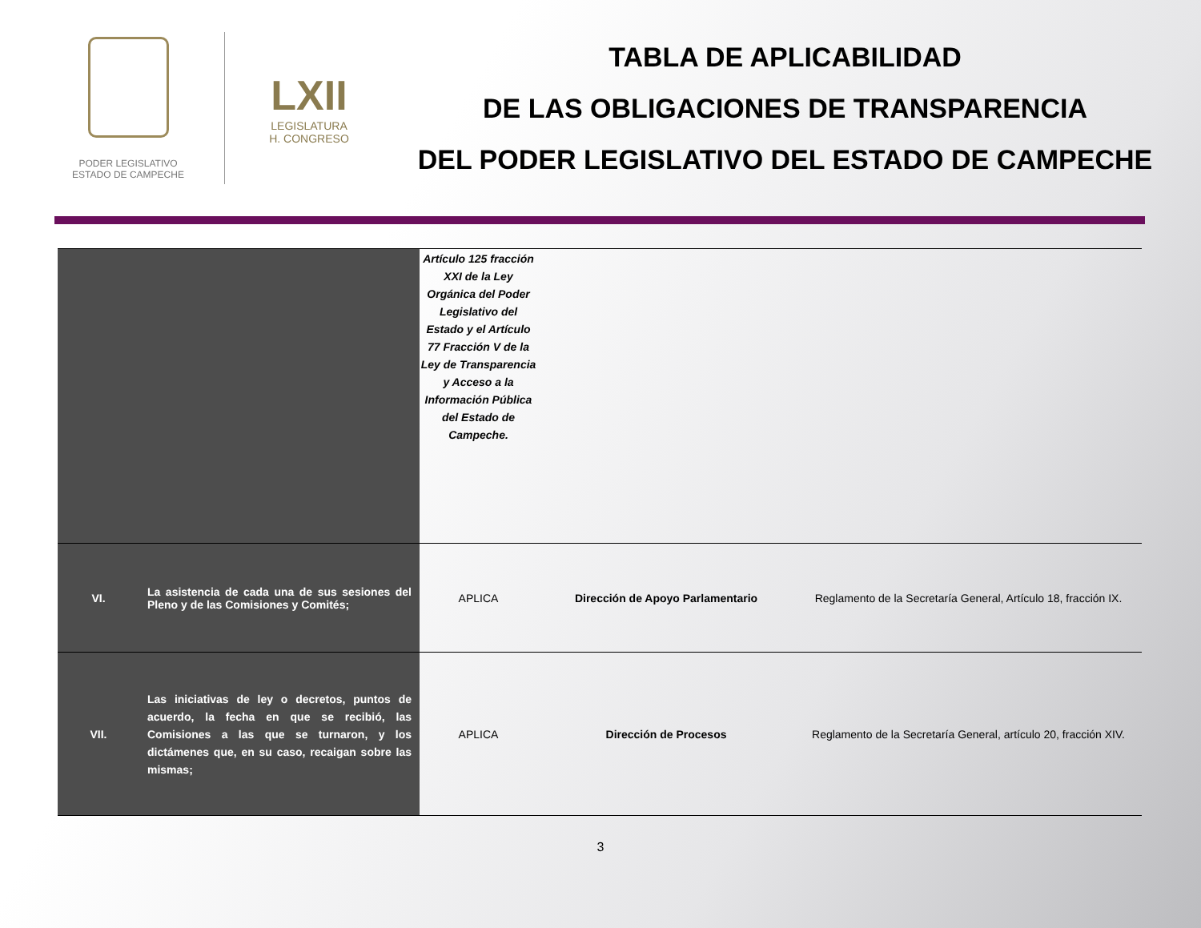PODER LEGISLATIVO
ESTADO DE CAMPECHE
LXII
LEGISLATURA
H. CONGRESO
TABLA DE APLICABILIDAD
DE LAS OBLIGACIONES DE TRANSPARENCIA
DEL PODER LEGISLATIVO DEL ESTADO DE CAMPECHE
| | | Artículo 125 fracción XXI de la Ley Orgánica del Poder Legislativo del Estado y el Artículo 77 Fracción V de la Ley de Transparencia y Acceso a la Información Pública del Estado de Campeche. | | |
| VI. | La asistencia de cada una de sus sesiones del Pleno y de las Comisiones y Comités; | APLICA | Dirección de Apoyo Parlamentario | Reglamento de la Secretaría General, Artículo 18, fracción IX. |
| VII. | Las iniciativas de ley o decretos, puntos de acuerdo, la fecha en que se recibió, las Comisiones a las que se turnaron, y los dictámenes que, en su caso, recaigan sobre las mismas; | APLICA | Dirección de Procesos | Reglamento de la Secretaría General, artículo 20, fracción XIV. |
3